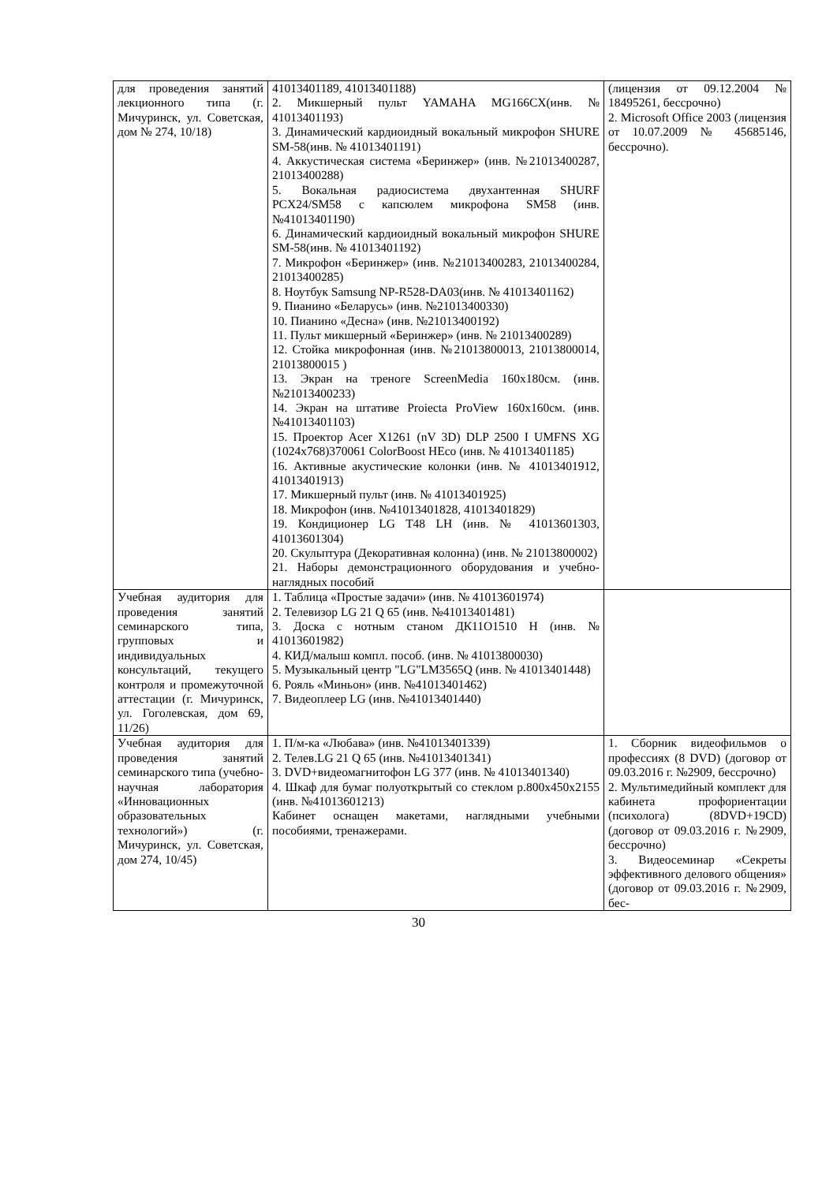| для проведения занятий лекционного типа (г. Мичуринск, ул. Советская, дом № 274, 10/18) | 41013401189, 41013401188) 2. Микшерный пульт YAMAHA MG166CX(инв. № 41013401193) 3. Динамический кардиоидный вокальный микрофон SHURE SM-58(инв. № 41013401191) 4. Аккустическая система «Беринжер» (инв. №21013400287, 21013400288) 5. Вокальная радиосистема двухантенная SHURF PCX24/SM58 с капсюлем микрофона SM58 (инв. №41013401190) 6. Динамический кардиоидный вокальный микрофон SHURE SM-58(инв. № 41013401192) 7. Микрофон «Беринжер» (инв. №21013400283, 21013400284, 21013400285) 8. Ноутбук Samsung NP-R528-DA03(инв. № 41013401162) 9. Пианино «Беларусь» (инв. №21013400330) 10. Пианино «Десна» (инв. №21013400192) 11. Пульт микшерный «Беринжер» (инв. № 21013400289) 12. Стойка микрофонная (инв. №21013800013, 21013800014, 21013800015 ) 13. Экран на треноге ScreenMedia 160x180см. (инв. №21013400233) 14. Экран на штативе Proiecta ProView 160x160см. (инв. №41013401103) 15. Проектор Acer X1261 (nV 3D) DLP 2500 I UMFNS XG (1024x768)370061 ColorBoost HEco (инв. № 41013401185) 16. Активные акустические колонки (инв. № 41013401912, 41013401913) 17. Микшерный пульт (инв. № 41013401925) 18. Микрофон (инв. №41013401828, 41013401829) 19. Кондиционер LG T48 LH (инв. № 41013601303, 41013601304) 20. Скульптура (Декоративная колонна) (инв. № 21013800002) 21. Наборы демонстрационного оборудования и учебно-наглядных пособий | (лицензия от 09.12.2004 № 18495261, бессрочно) 2. Microsoft Office 2003 (лицензия от 10.07.2009 № 45685146, бессрочно). |
| Учебная аудитория для проведения занятий семинарского типа, групповых и индивидуальных консультаций, текущего контроля и промежуточной аттестации (г. Мичуринск, ул. Гоголевская, дом 69, 11/26) | 1. Таблица «Простые задачи» (инв. № 41013601974) 2. Телевизор LG 21 Q 65 (инв. №41013401481) 3. Доска с нотным станом ДК11О1510 Н (инв. № 41013601982) 4. КИД/малыш компл. пособ. (инв. № 41013800030) 5. Музыкальный центр "LG"LM3565Q (инв. № 41013401448) 6. Рояль «Миньон» (инв. №41013401462) 7. Видеоплеер LG (инв. №41013401440) | |
| Учебная аудитория для проведения занятий семинарского типа (учебно-научная лаборатория «Инновационных образовательных технологий») (г. Мичуринск, ул. Советская, дом 274, 10/45) | 1. П/м-ка «Любава» (инв. №41013401339) 2. Телев.LG 21 Q 65 (инв. №41013401341) 3. DVD+видеомагнитофон LG 377 (инв. № 41013401340) 4. Шкаф для бумаг полуоткрытый со стеклом р.800х450х2155 (инв. №41013601213) Кабинет оснащен макетами, наглядными учебными пособиями, тренажерами. | 1. Сборник видеофильмов о профессиях (8 DVD) (договор от 09.03.2016 г. №2909, бессрочно) 2. Мультимедийный комплект для кабинета профориентации (психолога) (8DVD+19CD) (договор от 09.03.2016 г. №2909, бессрочно) 3. Видеосеминар «Секреты эффективного делового общения» (договор от 09.03.2016 г. №2909, бес- |
30